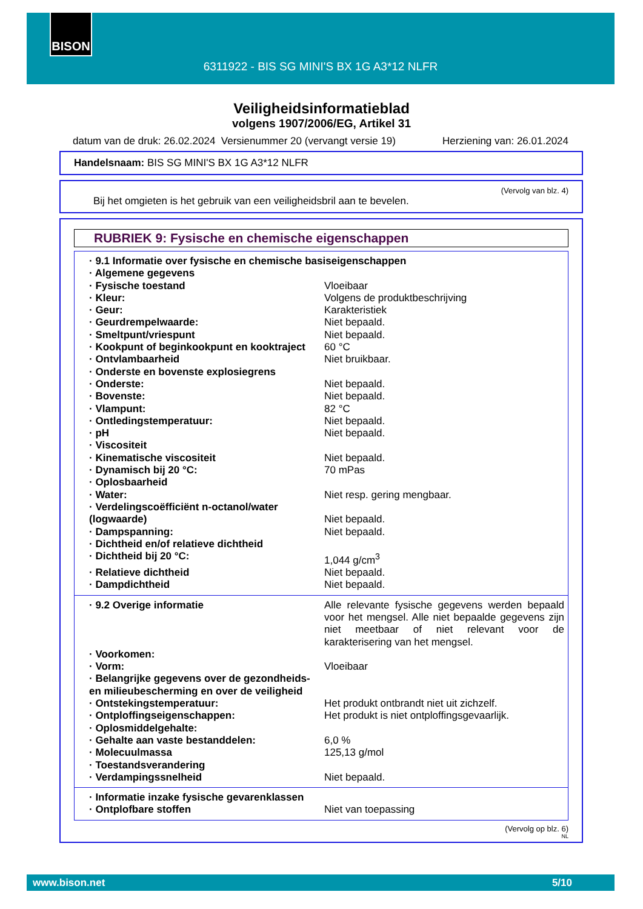BISON
6311922 - BIS SG MINI'S BX 1G A3*12 NLFR
Veiligheidsinformatieblad
volgens 1907/2006/EG, Artikel 31
datum van de druk: 26.02.2024 Versienummer 20 (vervangt versie 19) Herziening van: 26.01.2024
Handelsnaam: BIS SG MINI'S BX 1G A3*12 NLFR
(Vervolg van blz. 4)
Bij het omgieten is het gebruik van een veiligheidsbril aan te bevelen.
RUBRIEK 9: Fysische en chemische eigenschappen
| · 9.1 Informatie over fysische en chemische basiseigenschappen | |
| · Algemene gegevens | |
| · Fysische toestand | Vloeibaar |
| · Kleur: | Volgens de produktbeschrijving |
| · Geur: | Karakteristiek |
| · Geurdrempelwaarde: | Niet bepaald. |
| · Smeltpunt/vriespunt | Niet bepaald. |
| · Kookpunt of beginkookpunt en kooktraject | 60 °C |
| · Ontvlambaarheid | Niet bruikbaar. |
| · Onderste en bovenste explosiegrens | |
| · Onderste: | Niet bepaald. |
| · Bovenste: | Niet bepaald. |
| · Vlampunt: | 82 °C |
| · Ontledingstemperatuur: | Niet bepaald. |
| · pH | Niet bepaald. |
| · Viscositeit | |
| · Kinematische viscositeit | Niet bepaald. |
| · Dynamisch bij 20 °C: | 70 mPas |
| · Oplosbaarheid | |
| · Water: | Niet resp. gering mengbaar. |
| · Verdelingscoëfficiënt n-octanol/water (logwaarde) | Niet bepaald. |
| · Dampspanning: | Niet bepaald. |
| · Dichtheid en/of relatieve dichtheid | |
| · Dichtheid bij 20 °C: | 1,044 g/cm<sup>3</sup> |
| · Relatieve dichtheid | Niet bepaald. |
| · Dampdichtheid | Niet bepaald. |
| · 9.2 Overige informatie | Alle relevante fysische gegevens werden bepaald voor het mengsel. Alle niet bepaalde gegevens zijn niet meetbaar of niet relevant voor de karakterisering van het mengsel. |
| · Voorkomen: | |
| · Vorm: | Vloeibaar |
| · Belangrijke gegevens over de gezondheids- en milieubescherming en over de veiligheid | |
| · Ontstekingstemperatuur: | Het produkt ontbrandt niet uit zichzelf. |
| · Ontploffingseigenschappen: | Het produkt is niet ontploffingsgevaarlijk. |
| · Oplosmiddelgehalte: | |
| · Gehalte aan vaste bestanddelen: | 6,0 % |
| · Molecuulmassa | 125,13 g/mol |
| · Toestandsverandering | |
| · Verdampingssnelheid | Niet bepaald. |
| · Informatie inzake fysische gevarenklassen | |
| · Ontplofbare stoffen | Niet van toepassing |
(Vervolg op blz. 6)
NL
www.bison.net 5/10